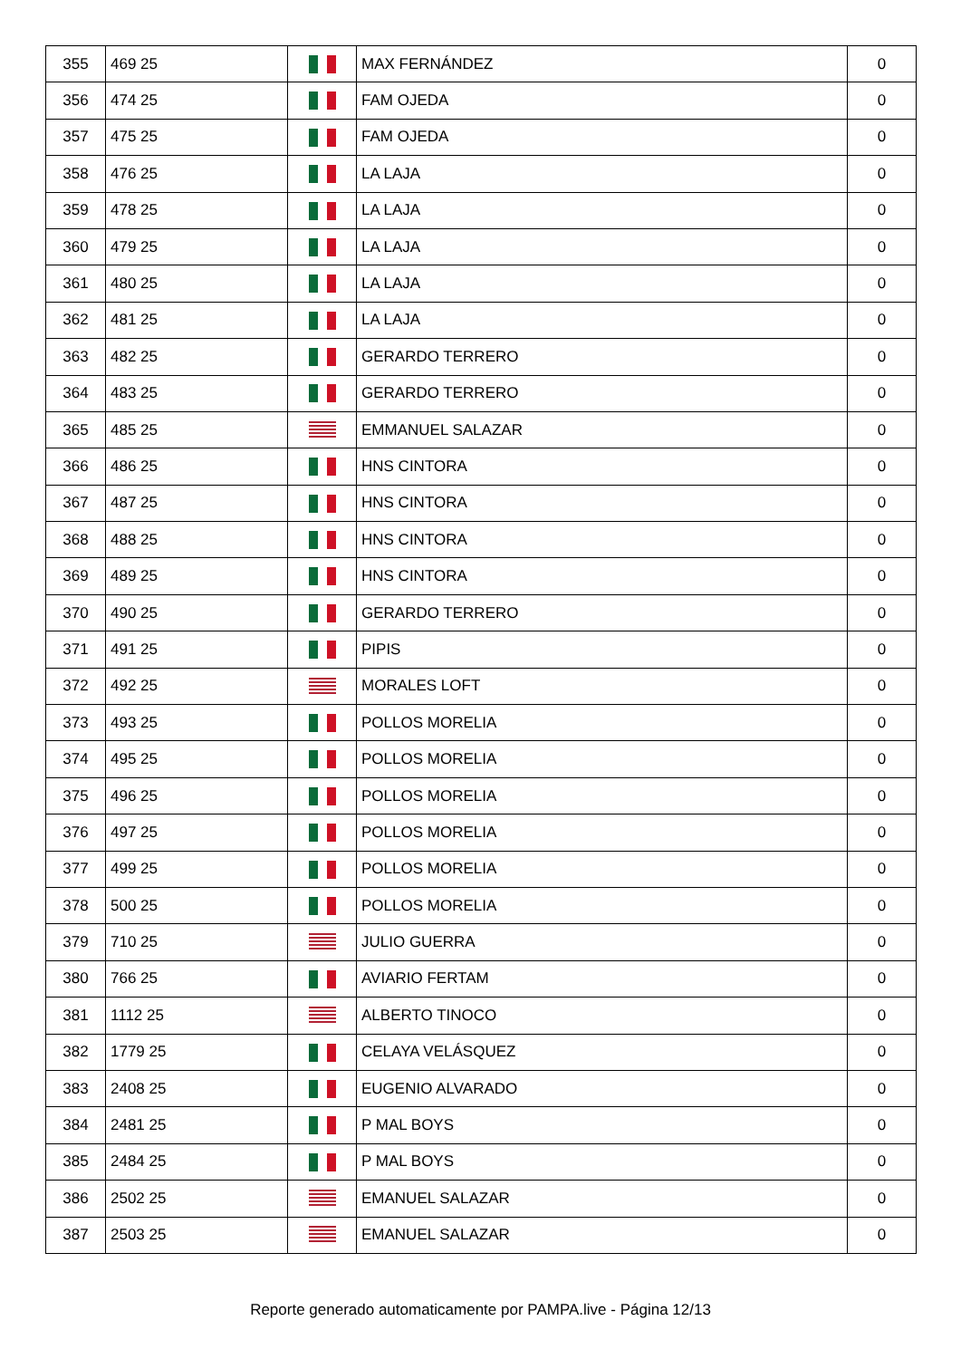| 355 | 469 25 | | MAX FERNÁNDEZ | 0 |
| 356 | 474 25 | | FAM OJEDA | 0 |
| 357 | 475 25 | | FAM OJEDA | 0 |
| 358 | 476 25 | | LA LAJA | 0 |
| 359 | 478 25 | | LA LAJA | 0 |
| 360 | 479 25 | | LA LAJA | 0 |
| 361 | 480 25 | | LA LAJA | 0 |
| 362 | 481 25 | | LA LAJA | 0 |
| 363 | 482 25 | | GERARDO TERRERO | 0 |
| 364 | 483 25 | | GERARDO TERRERO | 0 |
| 365 | 485 25 | | EMMANUEL SALAZAR | 0 |
| 366 | 486 25 | | HNS CINTORA | 0 |
| 367 | 487 25 | | HNS CINTORA | 0 |
| 368 | 488 25 | | HNS CINTORA | 0 |
| 369 | 489 25 | | HNS CINTORA | 0 |
| 370 | 490 25 | | GERARDO TERRERO | 0 |
| 371 | 491 25 | | PIPIS | 0 |
| 372 | 492 25 | | MORALES LOFT | 0 |
| 373 | 493 25 | | POLLOS MORELIA | 0 |
| 374 | 495 25 | | POLLOS MORELIA | 0 |
| 375 | 496 25 | | POLLOS MORELIA | 0 |
| 376 | 497 25 | | POLLOS MORELIA | 0 |
| 377 | 499 25 | | POLLOS MORELIA | 0 |
| 378 | 500 25 | | POLLOS MORELIA | 0 |
| 379 | 710 25 | | JULIO GUERRA | 0 |
| 380 | 766 25 | | AVIARIO FERTAM | 0 |
| 381 | 1112 25 | | ALBERTO TINOCO | 0 |
| 382 | 1779 25 | | CELAYA VELÁSQUEZ | 0 |
| 383 | 2408 25 | | EUGENIO ALVARADO | 0 |
| 384 | 2481 25 | | P MAL BOYS | 0 |
| 385 | 2484 25 | | P MAL BOYS | 0 |
| 386 | 2502 25 | | EMANUEL SALAZAR | 0 |
| 387 | 2503 25 | | EMANUEL SALAZAR | 0 |
Reporte generado automaticamente por PAMPA.live - Página 12/13